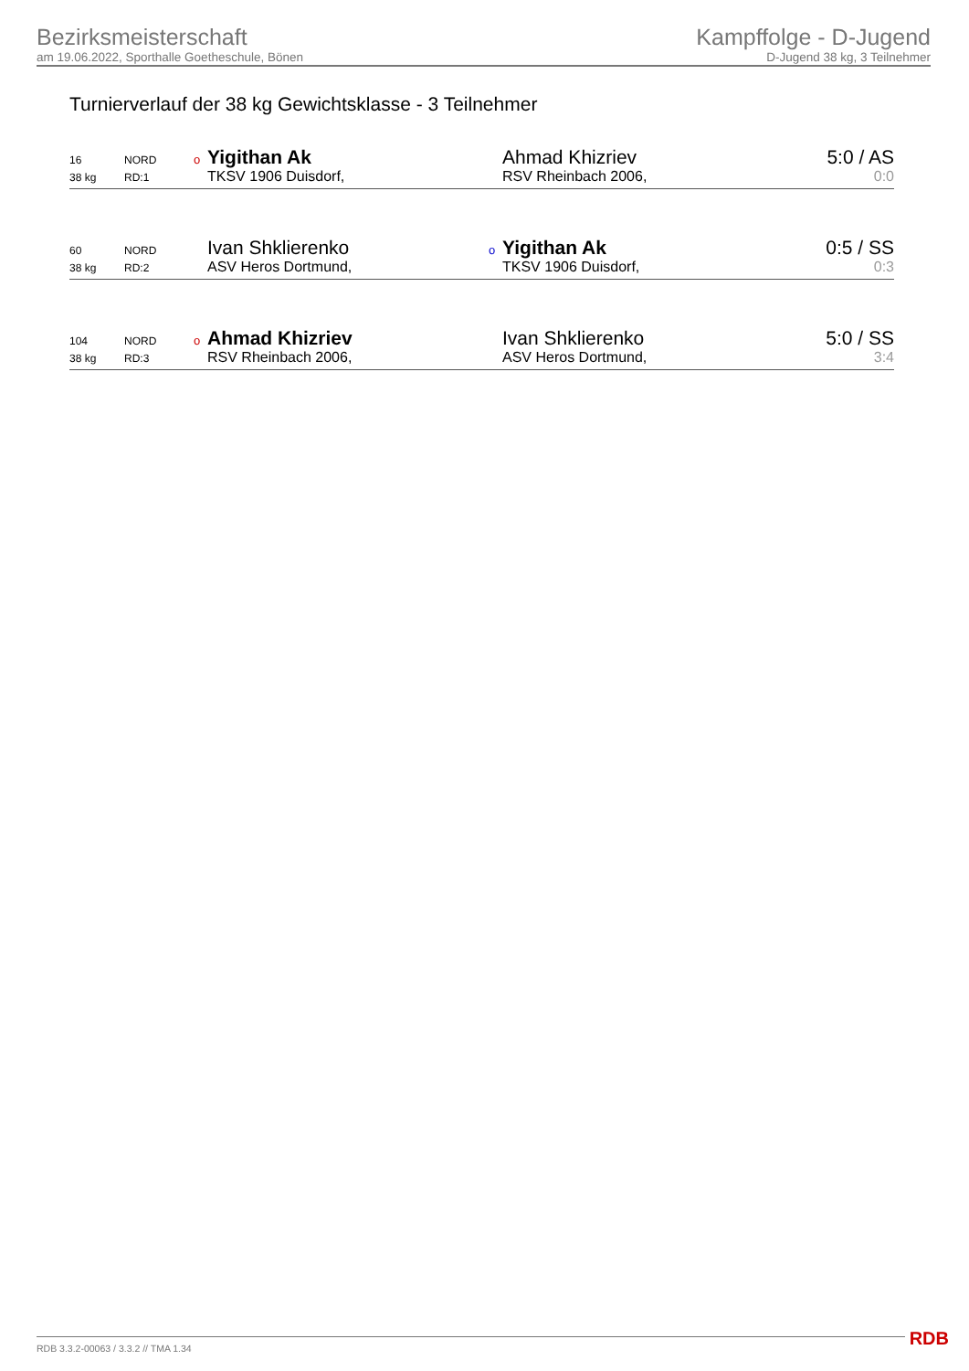Bezirksmeisterschaft
am 19.06.2022, Sporthalle Goetheschule, Bönen
Kampffolge - D-Jugend
D-Jugend 38 kg, 3 Teilnehmer
Turnierverlauf der 38 kg Gewichtsklasse - 3 Teilnehmer
| 16 | NORD | o Yigithan Ak | Ahmad Khizriev | 5:0 / AS |
| 38 kg | RD:1 | TKSV 1906 Duisdorf, | RSV Rheinbach 2006, | 0:0 |
| 60 | NORD | Ivan Shklierenko | o Yigithan Ak | 0:5 / SS |
| 38 kg | RD:2 | ASV Heros Dortmund, | TKSV 1906 Duisdorf, | 0:3 |
| 104 | NORD | o Ahmad Khizriev | Ivan Shklierenko | 5:0 / SS |
| 38 kg | RD:3 | RSV Rheinbach 2006, | ASV Heros Dortmund, | 3:4 |
RDB 3.3.2-00063 / 3.3.2 // TMA 1.34
RDB